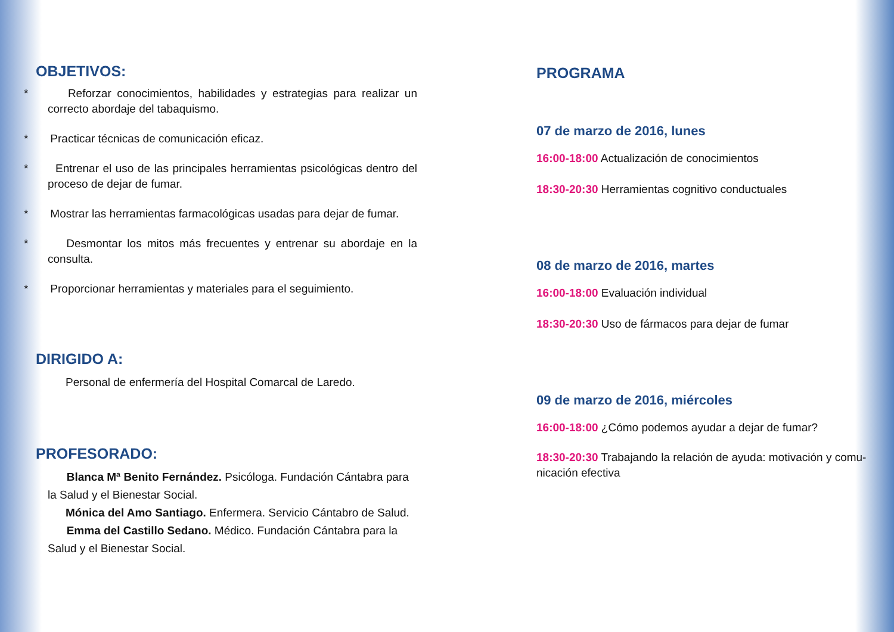OBJETIVOS:
* Reforzar conocimientos, habilidades y estrategias para realizar un correcto abordaje del tabaquismo.
* Practicar técnicas de comunicación eficaz.
* Entrenar el uso de las principales herramientas psicológicas dentro del proceso de dejar de fumar.
* Mostrar las herramientas farmacológicas usadas para dejar de fumar.
* Desmontar los mitos más frecuentes y entrenar su abordaje en la consulta.
* Proporcionar herramientas y materiales para el seguimiento.
DIRIGIDO A:
Personal de enfermería del Hospital Comarcal de Laredo.
PROFESORADO:
Blanca Mª Benito Fernández. Psicóloga. Fundación Cántabra para la Salud y el Bienestar Social.
Mónica del Amo Santiago. Enfermera. Servicio Cántabro de Salud.
Emma del Castillo Sedano. Médico. Fundación Cántabra para la Salud y el Bienestar Social.
PROGRAMA
07 de marzo de 2016, lunes
16:00-18:00 Actualización de conocimientos
18:30-20:30 Herramientas cognitivo conductuales
08 de marzo de 2016, martes
16:00-18:00 Evaluación individual
18:30-20:30 Uso de fármacos para dejar de fumar
09 de marzo de 2016, miércoles
16:00-18:00 ¿Cómo podemos ayudar a dejar de fumar?
18:30-20:30 Trabajando la relación de ayuda: motivación y comu-nicación efectiva